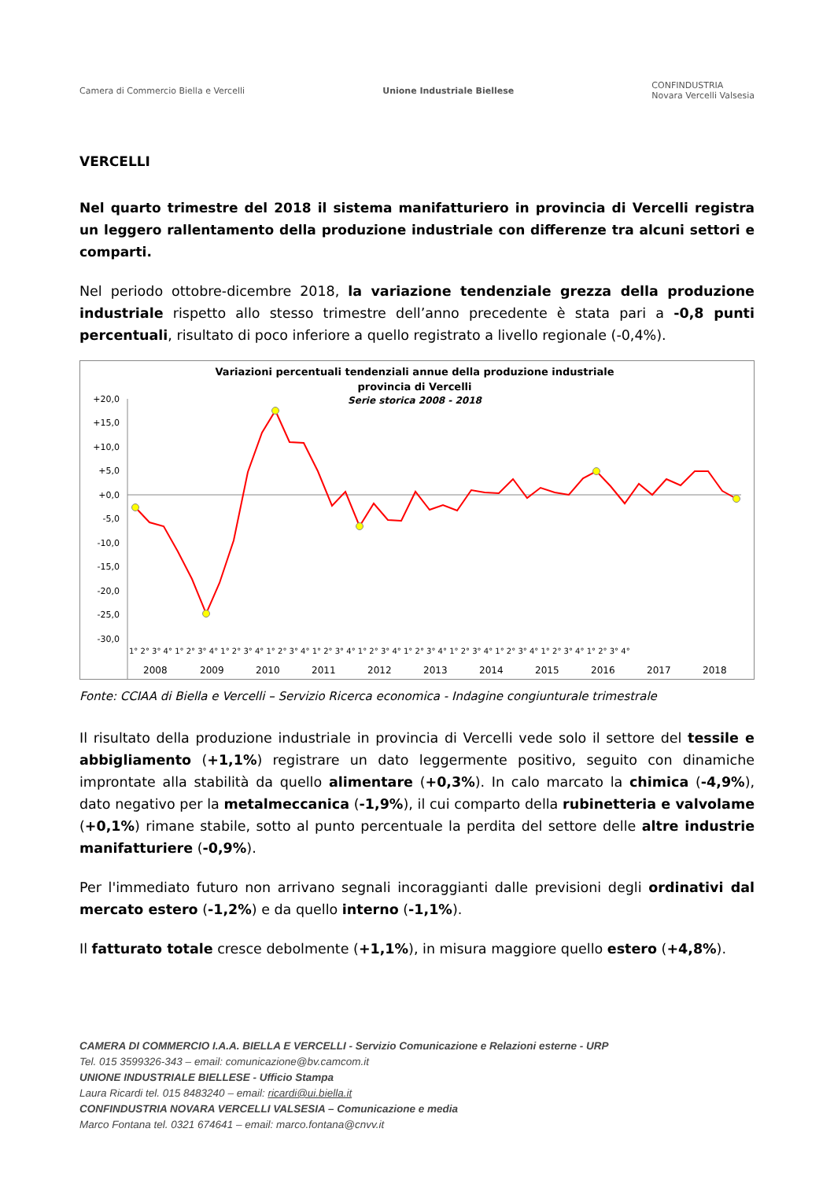Camera di Commercio Biella e Vercelli Unione Industriale Biellese CONFINDUSTRIA
Novara Vercelli Valsesia
VERCELLI
Nel quarto trimestre del 2018 il sistema manifatturiero in provincia di Vercelli registra un leggero rallentamento della produzione industriale con differenze tra alcuni settori e comparti.
Nel periodo ottobre-dicembre 2018, la variazione tendenziale grezza della produzione industriale rispetto allo stesso trimestre dell’anno precedente è stata pari a -0,8 punti percentuali, risultato di poco inferiore a quello registrato a livello regionale (-0,4%).
Variazioni percentuali tendenziali annue della produzione industriale
provincia di Vercelli
Serie storica 2008 - 2018
+20,0
+15,0
+10,0
+5,0
+0,0
-5,0
-10,0
-15,0
-20,0
-25,0
-30,0
1° 2° 3° 4° 1° 2° 3° 4° 1° 2° 3° 4° 1° 2° 3° 4° 1° 2° 3° 4° 1° 2° 3° 4° 1° 2° 3° 4° 1° 2° 3° 4° 1° 2° 3° 4° 1° 2° 3° 4° 1° 2° 3° 4°
2008 2009 2010 2011 2012 2013 2014 2015 2016 2017 2018
Fonte: CCIAA di Biella e Vercelli – Servizio Ricerca economica - Indagine congiunturale trimestrale
Il risultato della produzione industriale in provincia di Vercelli vede solo il settore del tessile e abbigliamento (+1,1%) registrare un dato leggermente positivo, seguito con dinamiche improntate alla stabilità da quello alimentare (+0,3%). In calo marcato la chimica (-4,9%), dato negativo per la metalmeccanica (-1,9%), il cui comparto della rubinetteria e valvolame (+0,1%) rimane stabile, sotto al punto percentuale la perdita del settore delle altre industrie manifatturiere (-0,9%).
Per l'immediato futuro non arrivano segnali incoraggianti dalle previsioni degli ordinativi dal mercato estero (-1,2%) e da quello interno (-1,1%).
Il fatturato totale cresce debolmente (+1,1%), in misura maggiore quello estero (+4,8%).
CAMERA DI COMMERCIO I.A.A. BIELLA E VERCELLI - Servizio Comunicazione e Relazioni esterne - URP
Tel. 015 3599326-343 – email: comunicazione@bv.camcom.it
UNIONE INDUSTRIALE BIELLESE - Ufficio Stampa
Laura Ricardi tel. 015 8483240 – email: ricardi@ui.biella.it
CONFINDUSTRIA NOVARA VERCELLI VALSESIA – Comunicazione e media
Marco Fontana tel. 0321 674641 – email: marco.fontana@cnvv.it